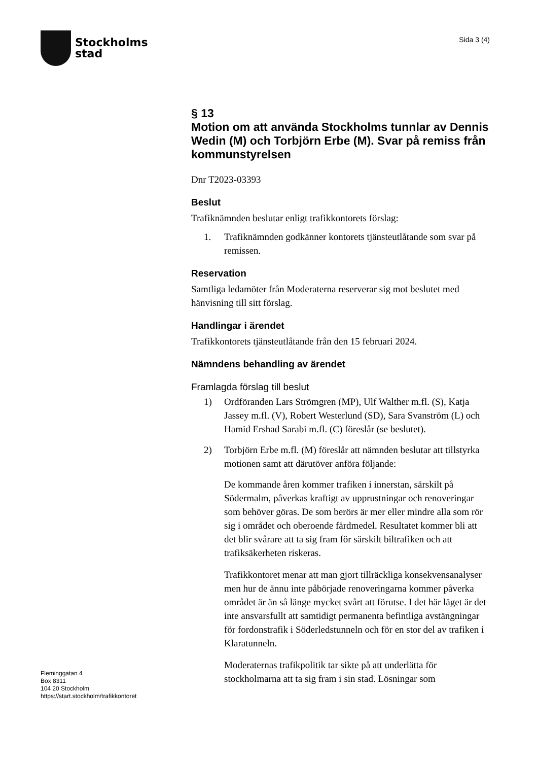Stockholms
stad
Sida 3 (4)
§ 13
Motion om att använda Stockholms tunnlar av Dennis Wedin (M) och Torbjörn Erbe (M). Svar på remiss från kommunstyrelsen
Dnr T2023-03393
Beslut
Trafiknämnden beslutar enligt trafikkontorets förslag:
1. Trafiknämnden godkänner kontorets tjänsteutlåtande som svar på remissen.
Reservation
Samtliga ledamöter från Moderaterna reserverar sig mot beslutet med hänvisning till sitt förslag.
Handlingar i ärendet
Trafikkontorets tjänsteutlåtande från den 15 februari 2024.
Nämndens behandling av ärendet
Framlagda förslag till beslut
1) Ordföranden Lars Strömgren (MP), Ulf Walther m.fl. (S), Katja Jassey m.fl. (V), Robert Westerlund (SD), Sara Svanström (L) och Hamid Ershad Sarabi m.fl. (C) föreslår (se beslutet).
2) Torbjörn Erbe m.fl. (M) föreslår att nämnden beslutar att tillstyrka motionen samt att därutöver anföra följande:
De kommande åren kommer trafiken i innerstan, särskilt på Södermalm, påverkas kraftigt av upprustningar och renoveringar som behöver göras. De som berörs är mer eller mindre alla som rör sig i området och oberoende färdmedel. Resultatet kommer bli att det blir svårare att ta sig fram för särskilt biltrafiken och att trafiksäkerheten riskeras.
Trafikkontoret menar att man gjort tillräckliga konsekvensanalyser men hur de ännu inte påbörjade renoveringarna kommer påverka området är än så länge mycket svårt att förutse. I det här läget är det inte ansvarsfullt att samtidigt permanenta befintliga avstängningar för fordonstrafik i Söderledstunneln och för en stor del av trafiken i Klaratunneln.
Moderaternas trafikpolitik tar sikte på att underlätta för stockholmarna att ta sig fram i sin stad. Lösningar som
Fleminggatan 4
Box 8311
104 20 Stockholm
https://start.stockholm/trafikkontoret